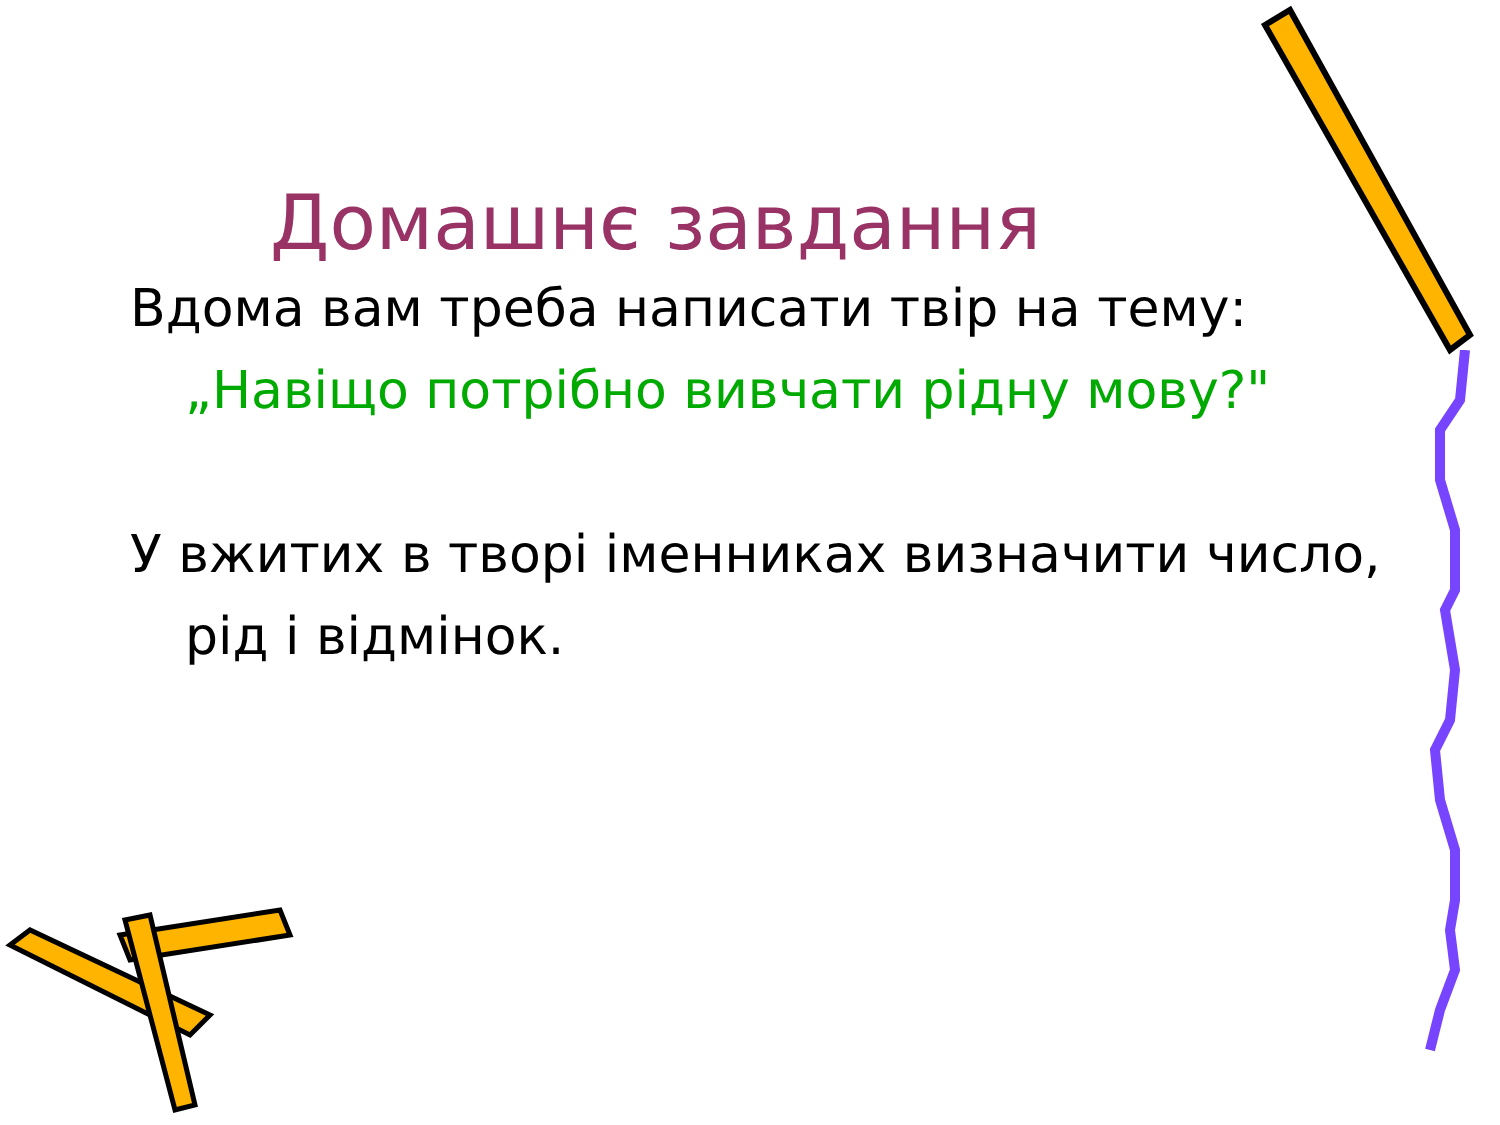Домашнє завдання
Вдома вам треба написати твір на тему: „Навіщо потрібно вивчати рідну мову?"
У вжитих в творі іменниках визначити число, рід і відмінок.